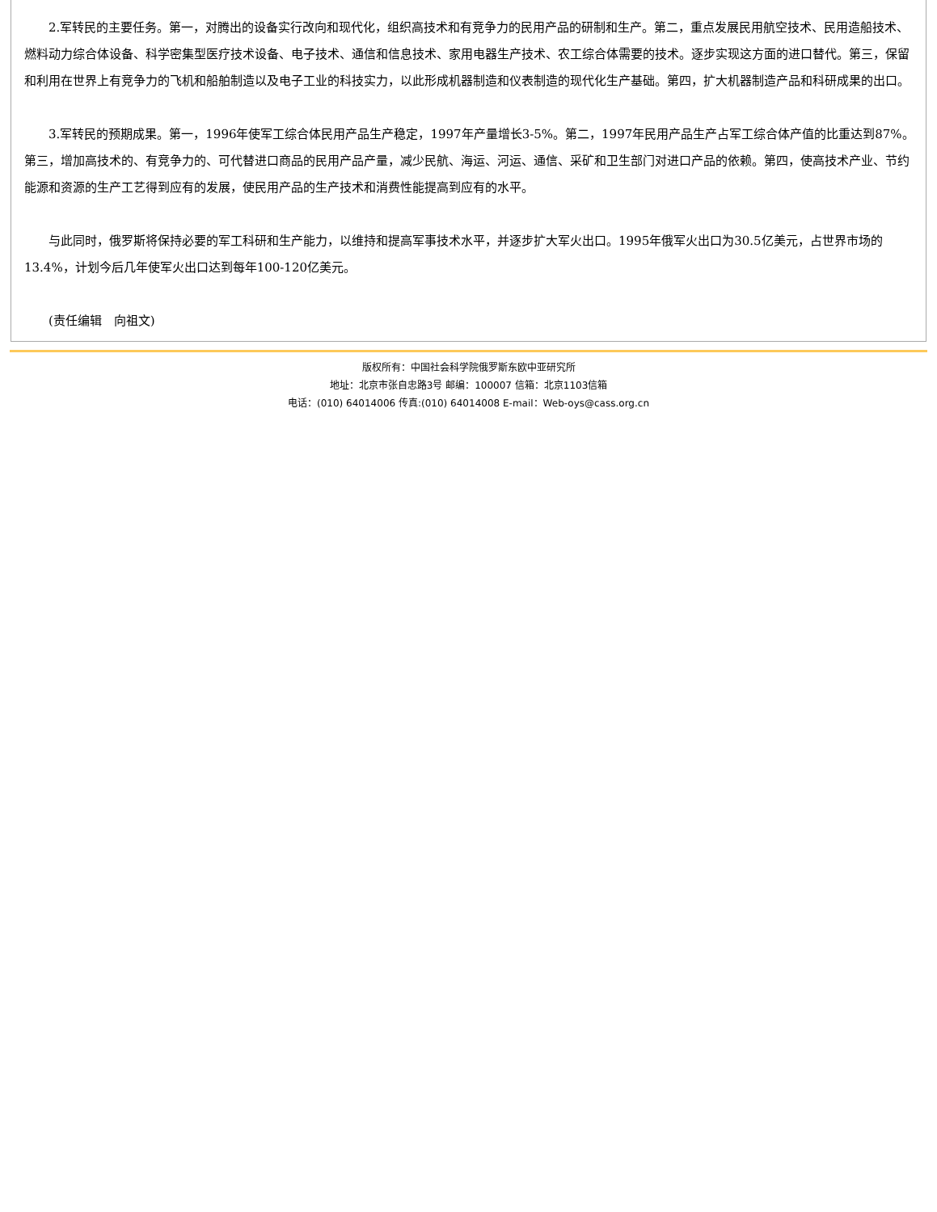2.军转民的主要任务。第一，对腾出的设备实行改向和现代化，组织高技术和有竞争力的民用产品的研制和生产。第二，重点发展民用航空技术、民用造船技术、燃料动力综合体设备、科学密集型医疗技术设备、电子技术、通信和信息技术、家用电器生产技术、农工综合体需要的技术。逐步实现这方面的进口替代。第三，保留和利用在世界上有竞争力的飞机和船舶制造以及电子工业的科技实力，以此形成机器制造和仪表制造的现代化生产基础。第四，扩大机器制造产品和科研成果的出口。
3.军转民的预期成果。第一，1996年使军工综合体民用产品生产稳定，1997年产量增长3-5%。第二，1997年民用产品生产占军工综合体产值的比重达到87%。第三，增加高技术的、有竞争力的、可代替进口商品的民用产品产量，减少民航、海运、河运、通信、采矿和卫生部门对进口产品的依赖。第四，使高技术产业、节约能源和资源的生产工艺得到应有的发展，使民用产品的生产技术和消费性能提高到应有的水平。
与此同时，俄罗斯将保持必要的军工科研和生产能力，以维持和提高军事技术水平，并逐步扩大军火出口。1995年俄军火出口为30.5亿美元，占世界市场的13.4%，计划今后几年使军火出口达到每年100-120亿美元。
(责任编辑　向祖文)
版权所有：中国社会科学院俄罗斯东欧中亚研究所
地址：北京市张自忠路3号 邮编：100007 信箱：北京1103信箱
电话：(010) 64014006 传真:(010) 64014008 E-mail：Web-oys@cass.org.cn